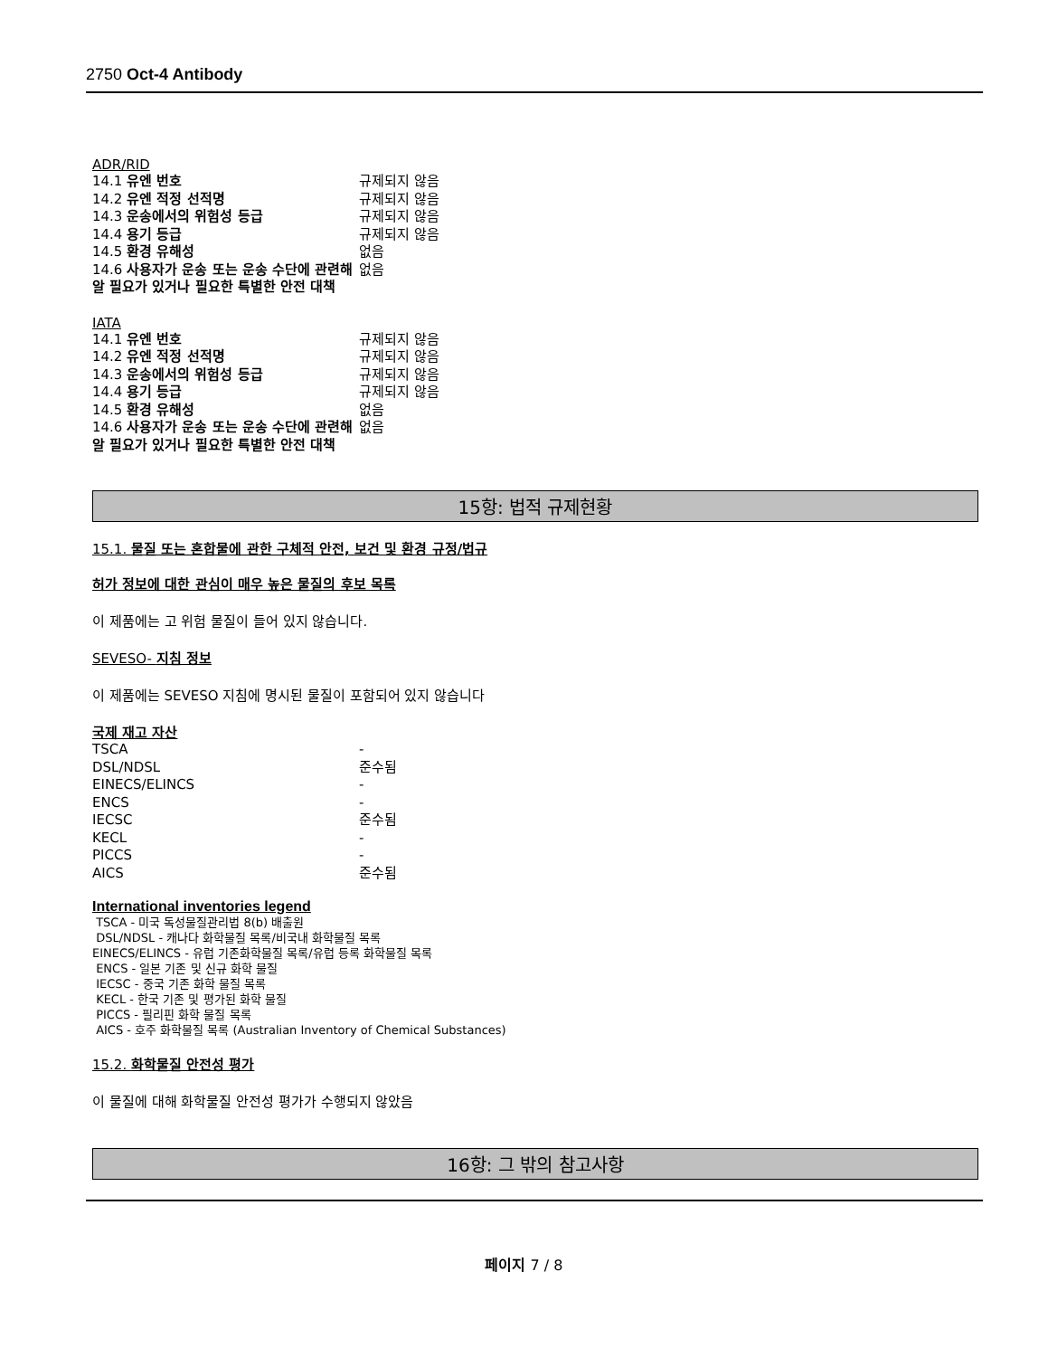2750 Oct-4 Antibody
ADR/RID
| 14.1 유엔 번호 | 규제되지 않음 |
| 14.2 유엔 적정 선적명 | 규제되지 않음 |
| 14.3 운송에서의 위험성 등급 | 규제되지 않음 |
| 14.4 용기 등급 | 규제되지 않음 |
| 14.5 환경 유해성 | 없음 |
| 14.6 사용자가 운송 또는 운송 수단에 관련해 알 필요가 있거나 필요한 특별한 안전 대책 | 없음 |
IATA
| 14.1 유엔 번호 | 규제되지 않음 |
| 14.2 유엔 적정 선적명 | 규제되지 않음 |
| 14.3 운송에서의 위험성 등급 | 규제되지 않음 |
| 14.4 용기 등급 | 규제되지 않음 |
| 14.5 환경 유해성 | 없음 |
| 14.6 사용자가 운송 또는 운송 수단에 관련해 알 필요가 있거나 필요한 특별한 안전 대책 | 없음 |
15항: 법적 규제현황
15.1. 물질 또는 혼합물에 관한 구체적 안전, 보건 및 환경 규정/법규
허가 정보에 대한 관심이 매우 높은 물질의 후보 목록
이 제품에는 고 위험 물질이 들어 있지 않습니다.
SEVESO- 지침 정보
이 제품에는 SEVESO 지침에 명시된 물질이 포함되어 있지 않습니다
국제 재고 자산
| TSCA | - |
| DSL/NDSL | 준수됨 |
| EINECS/ELINCS | - |
| ENCS | - |
| IECSC | 준수됨 |
| KECL | - |
| PICCS | - |
| AICS | 준수됨 |
International inventories legend
TSCA - 미국 독성물질관리법 8(b) 배출원
DSL/NDSL - 캐나다 화학물질 목록/비국내 화학물질 목록
EINECS/ELINCS - 유럽 기존화학물질 목록/유럽 등록 화학물질 목록
ENCS - 일본 기존 및 신규 화학 물질
IECSC - 중국 기존 화학 물질 목록
KECL - 한국 기존 및 평가된 화학 물질
PICCS - 필리핀 화학 물질 목록
AICS - 호주 화학물질 목록 (Australian Inventory of Chemical Substances)
15.2. 화학물질 안전성 평가
이 물질에 대해 화학물질 안전성 평가가 수행되지 않았음
16항: 그 밖의 참고사항
페이지 7 / 8